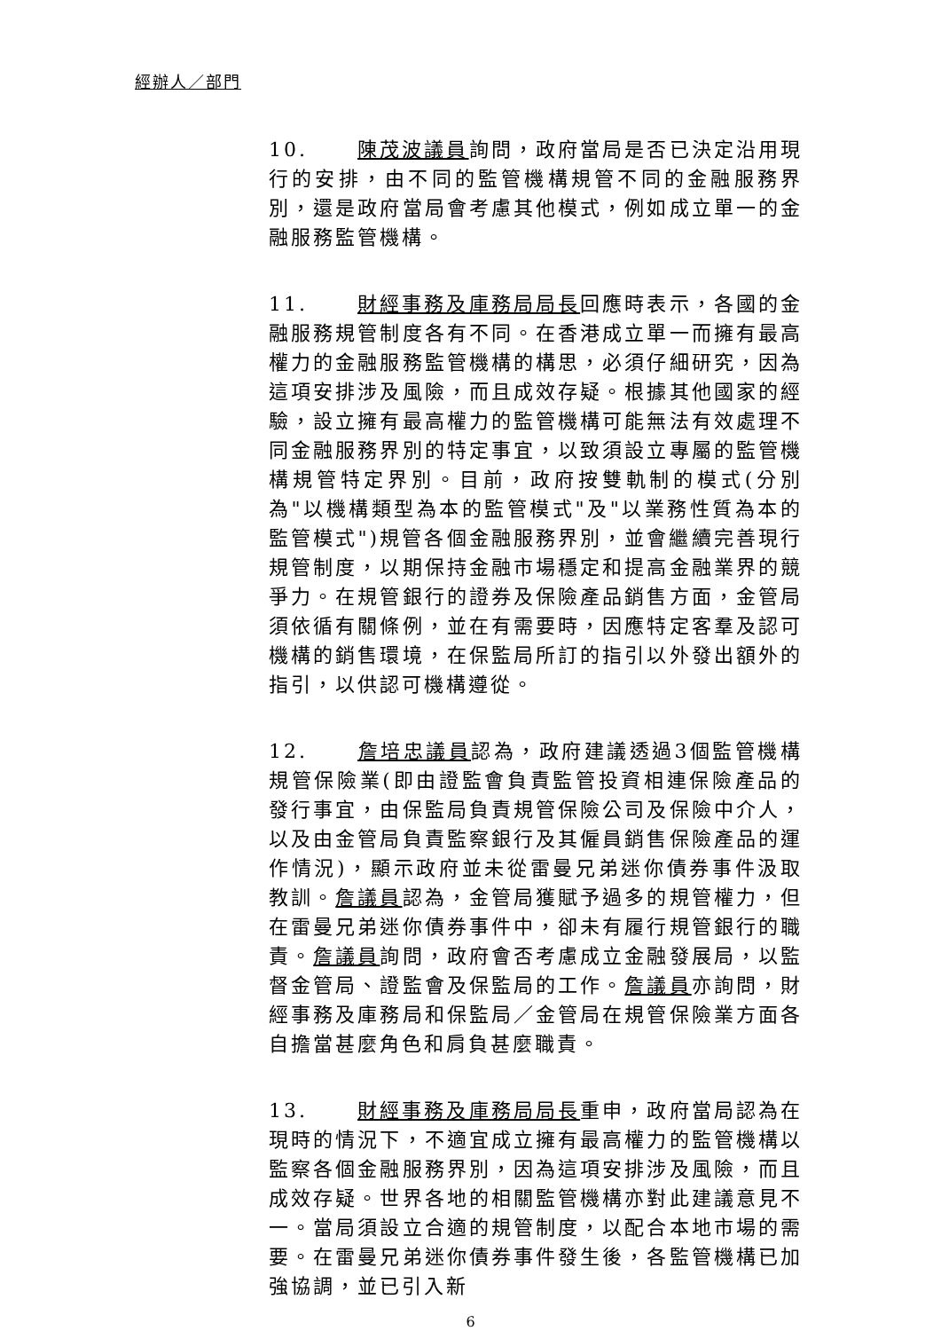經辦人／部門
10. 陳茂波議員詢問，政府當局是否已決定沿用現行的安排，由不同的監管機構規管不同的金融服務界別，還是政府當局會考慮其他模式，例如成立單一的金融服務監管機構。
11. 財經事務及庫務局局長回應時表示，各國的金融服務規管制度各有不同。在香港成立單一而擁有最高權力的金融服務監管機構的構思，必須仔細研究，因為這項安排涉及風險，而且成效存疑。根據其他國家的經驗，設立擁有最高權力的監管機構可能無法有效處理不同金融服務界別的特定事宜，以致須設立專屬的監管機構規管特定界別。目前，政府按雙軌制的模式(分別為"以機構類型為本的監管模式"及"以業務性質為本的監管模式")規管各個金融服務界別，並會繼續完善現行規管制度，以期保持金融市場穩定和提高金融業界的競爭力。在規管銀行的證券及保險產品銷售方面，金管局須依循有關條例，並在有需要時，因應特定客羣及認可機構的銷售環境，在保監局所訂的指引以外發出額外的指引，以供認可機構遵從。
12. 詹培忠議員認為，政府建議透過3個監管機構規管保險業(即由證監會負責監管投資相連保險產品的發行事宜，由保監局負責規管保險公司及保險中介人，以及由金管局負責監察銀行及其僱員銷售保險產品的運作情況)，顯示政府並未從雷曼兄弟迷你債券事件汲取教訓。詹議員認為，金管局獲賦予過多的規管權力，但在雷曼兄弟迷你債券事件中，卻未有履行規管銀行的職責。詹議員詢問，政府會否考慮成立金融發展局，以監督金管局、證監會及保監局的工作。詹議員亦詢問，財經事務及庫務局和保監局／金管局在規管保險業方面各自擔當甚麼角色和肩負甚麼職責。
13. 財經事務及庫務局局長重申，政府當局認為在現時的情況下，不適宜成立擁有最高權力的監管機構以監察各個金融服務界別，因為這項安排涉及風險，而且成效存疑。世界各地的相關監管機構亦對此建議意見不一。當局須設立合適的規管制度，以配合本地市場的需要。在雷曼兄弟迷你債券事件發生後，各監管機構已加強協調，並已引入新
6